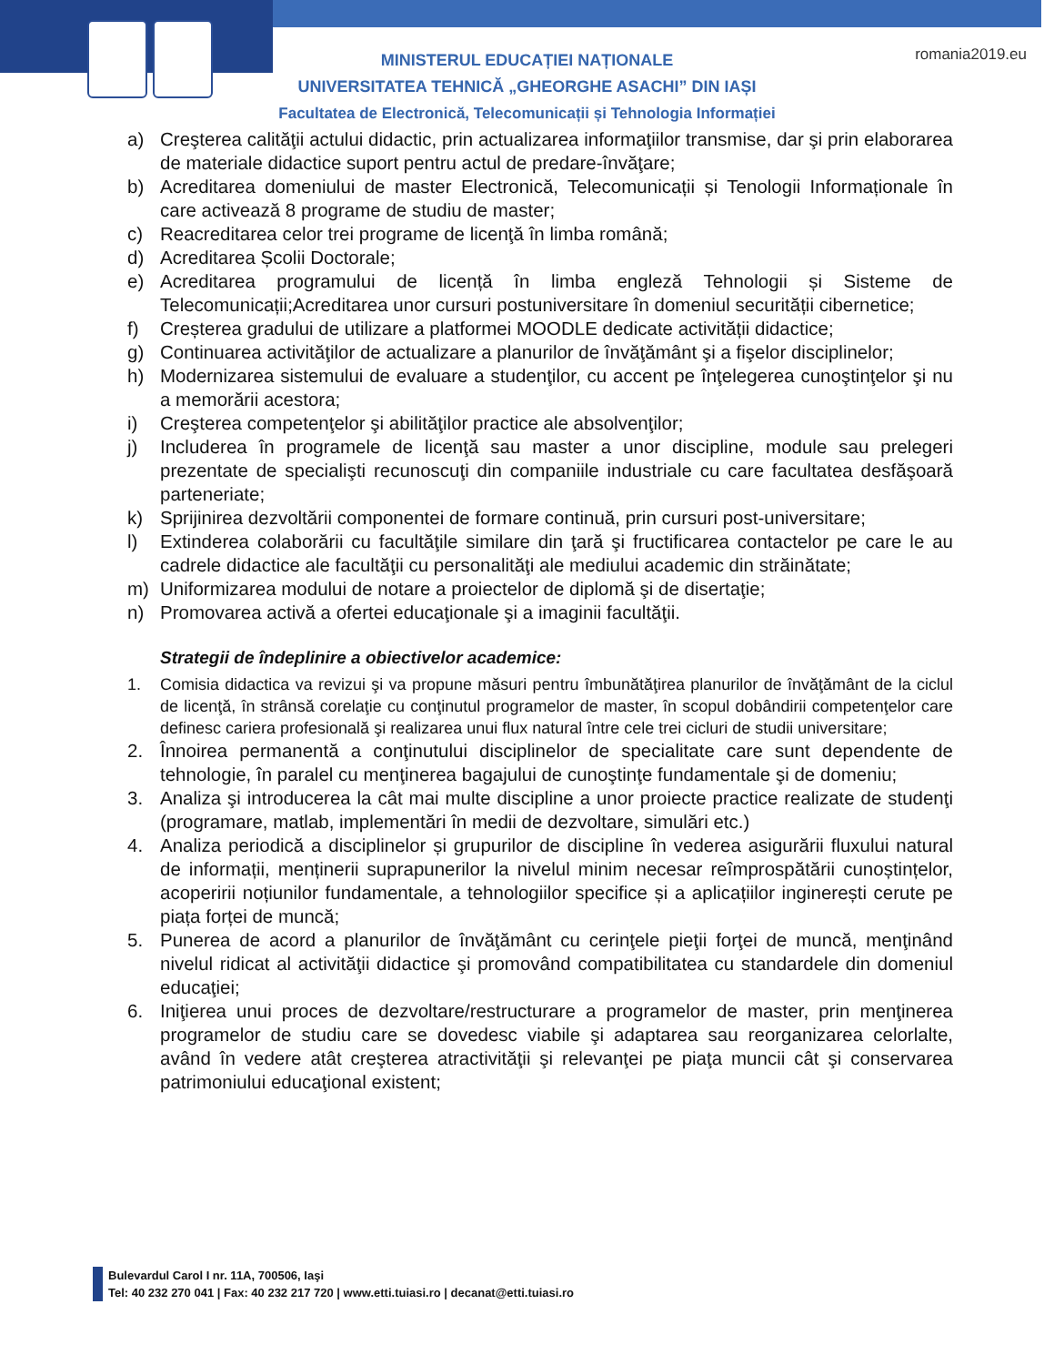romania2019.eu
MINISTERUL EDUCAȚIEI NAȚIONALE
UNIVERSITATEA TEHNICĂ „GHEORGHE ASACHI” DIN IAȘI
Facultatea de Electronică, Telecomunicații și Tehnologia Informației
a) Creşterea calităţii actului didactic, prin actualizarea informaţiilor transmise, dar şi prin elaborarea de materiale didactice suport pentru actul de predare-învăţare;
b) Acreditarea domeniului de master Electronică, Telecomunicații și Tenologii Informaționale în care activează 8 programe de studiu de master;
c) Reacreditarea celor trei programe de licenţă în limba română;
d) Acreditarea Școlii Doctorale;
e) Acreditarea programului de licență în limba engleză Tehnologii și Sisteme de Telecomunicații;Acreditarea unor cursuri postuniversitare în domeniul securității cibernetice;
f) Creșterea gradului de utilizare a platformei MOODLE dedicate activității didactice;
g) Continuarea activităţilor de actualizare a planurilor de învăţământ şi a fişelor disciplinelor;
h) Modernizarea sistemului de evaluare a studenţilor, cu accent pe înţelegerea cunoştinţelor şi nu a memorării acestora;
i) Creşterea competenţelor şi abilităţilor practice ale absolvenţilor;
j) Includerea în programele de licenţă sau master a unor discipline, module sau prelegeri prezentate de specialişti recunoscuţi din companiile industriale cu care facultatea desfăşoară parteneriate;
k) Sprijinirea dezvoltării componentei de formare continuă, prin cursuri post-universitare;
l) Extinderea colaborării cu facultăţile similare din ţară şi fructificarea contactelor pe care le au cadrele didactice ale facultăţii cu personalităţi ale mediului academic din străinătate;
m) Uniformizarea modului de notare a proiectelor de diplomă şi de disertaţie;
n) Promovarea activă a ofertei educaţionale şi a imaginii facultăţii.
Strategii de îndeplinire a obiectivelor academice:
1. Comisia didactica va revizui şi va propune măsuri pentru îmbunătăţirea planurilor de învăţământ de la ciclul de licenţă, în strânsă corelaţie cu conţinutul programelor de master, în scopul dobândirii competenţelor care definesc cariera profesională şi realizarea unui flux natural între cele trei cicluri de studii universitare;
2. Înnoirea permanentă a conţinutului disciplinelor de specialitate care sunt dependente de tehnologie, în paralel cu menţinerea bagajului de cunoştinţe fundamentale şi de domeniu;
3. Analiza şi introducerea la cât mai multe discipline a unor proiecte practice realizate de studenţi (programare, matlab, implementări în medii de dezvoltare, simulări etc.)
4. Analiza periodică a disciplinelor și grupurilor de discipline în vederea asigurării fluxului natural de informații, menținerii suprapunerilor la nivelul minim necesar reîmprospătării cunoștințelor, acoperirii noțiunilor fundamentale, a tehnologiilor specifice și a aplicațiilor inginerești cerute pe piața forței de muncă;
5. Punerea de acord a planurilor de învăţământ cu cerinţele pieţii forţei de muncă, menţinând nivelul ridicat al activităţii didactice şi promovând compatibilitatea cu standardele din domeniul educaţiei;
6. Iniţierea unui proces de dezvoltare/restructurare a programelor de master, prin menţinerea programelor de studiu care se dovedesc viabile şi adaptarea sau reorganizarea celorlalte, având în vedere atât creşterea atractivităţii şi relevanţei pe piaţa muncii cât şi conservarea patrimoniului educaţional existent;
Bulevardul Carol I nr. 11A, 700506, Iaşi
Tel: 40 232 270 041 | Fax: 40 232 217 720 | www.etti.tuiasi.ro | decanat@etti.tuiasi.ro